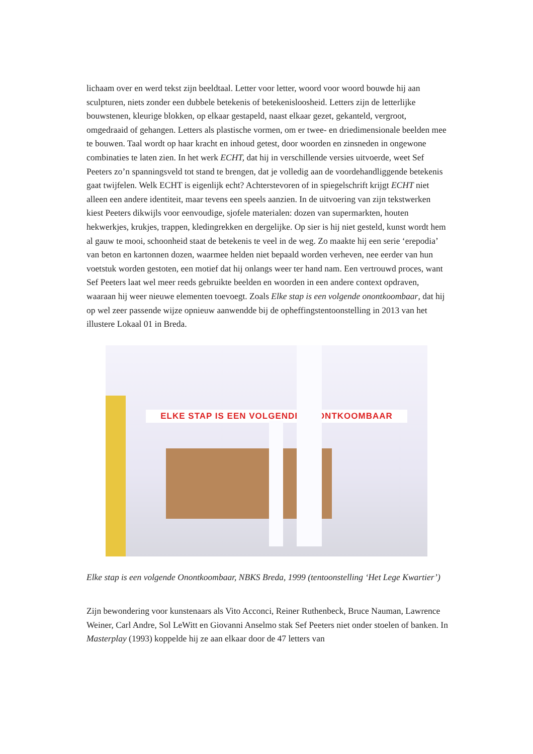lichaam over en werd tekst zijn beeldtaal. Letter voor letter, woord voor woord bouwde hij aan sculpturen, niets zonder een dubbele betekenis of betekenisloosheid. Letters zijn de letterlijke bouwstenen, kleurige blokken, op elkaar gestapeld, naast elkaar gezet, gekanteld, vergroot, omgedraaid of gehangen. Letters als plastische vormen, om er twee- en driedimensionale beelden mee te bouwen. Taal wordt op haar kracht en inhoud getest, door woorden en zinsneden in ongewone combinaties te laten zien. In het werk ECHT, dat hij in verschillende versies uitvoerde, weet Sef Peeters zo’n spanningsveld tot stand te brengen, dat je volledig aan de voordehandliggende betekenis gaat twijfelen. Welk ECHT is eigenlijk echt? Achterstevoren of in spiegelschrift krijgt ECHT niet alleen een andere identiteit, maar tevens een speels aanzien. In de uitvoering van zijn tekstwerken kiest Peeters dikwijls voor eenvoudige, sjofele materialen: dozen van supermarkten, houten hekwerkjes, krukjes, trappen, kledingrekken en dergelijke. Op sier is hij niet gesteld, kunst wordt hem al gauw te mooi, schoonheid staat de betekenis te veel in de weg. Zo maakte hij een serie ‘erepodia’ van beton en kartonnen dozen, waarmee helden niet bepaald worden verheven, nee eerder van hun voetstuk worden gestoten, een motief dat hij onlangs weer ter hand nam. Een vertrouwd proces, want Sef Peeters laat wel meer reeds gebruikte beelden en woorden in een andere context opdraven, waaraan hij weer nieuwe elementen toevoegt. Zoals Elke stap is een volgende onontkoombaar, dat hij op wel zeer passende wijze opnieuw aanwendde bij de opheffingstentoonstelling in 2013 van het illustere Lokaal 01 in Breda.
ELKE STAP IS EEN VOLGENDE ONONTKOOMBAAR
Elke stap is een volgende Onontkoombaar, NBKS Breda, 1999 (tentoonstelling ‘Het Lege Kwartier’)
Zijn bewondering voor kunstenaars als Vito Acconci, Reiner Ruthenbeck, Bruce Nauman, Lawrence Weiner, Carl Andre, Sol LeWitt en Giovanni Anselmo stak Sef Peeters niet onder stoelen of banken. In Masterplay (1993) koppelde hij ze aan elkaar door de 47 letters van